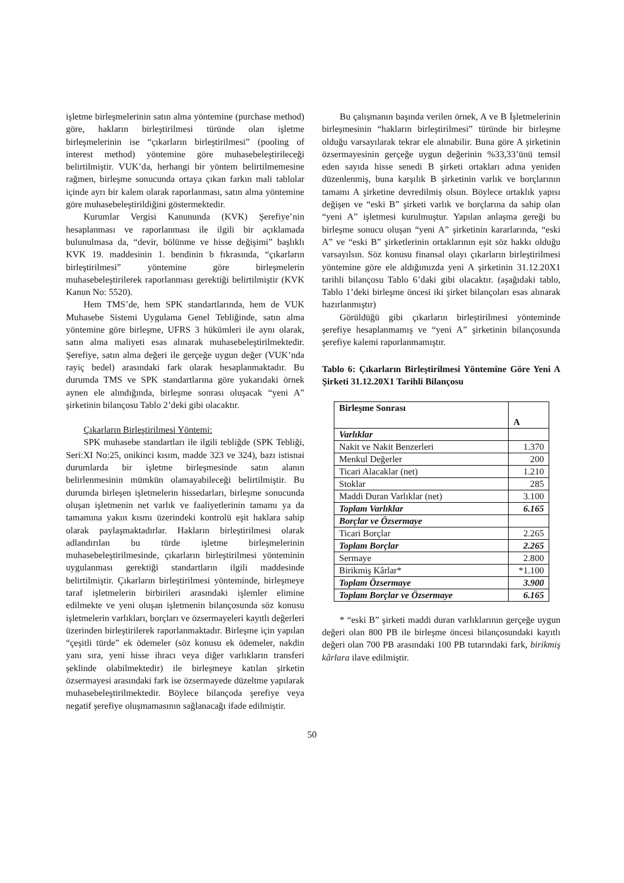işletme birleşmelerinin satın alma yöntemine (purchase method) göre, hakların birleştirilmesi türünde olan işletme birleşmelerinin ise “çıkarların birleştirilmesi” (pooling of interest method) yöntemine göre muhasebeleştirileceği belirtilmiştir. VUK’da, herhangi bir yöntem belirtilmemesine rağmen, birleşme sonucunda ortaya çıkan farkın mali tablolar içinde ayrı bir kalem olarak raporlanması, satın alma yöntemine göre muhasebeleştirildiğini göstermektedir.
Kurumlar Vergisi Kanununda (KVK) Şerefiye’nin hesaplanması ve raporlanması ile ilgili bir açıklamada bulunulmasa da, “devir, bölünme ve hisse değişimi” başlıklı KVK 19. maddesinin 1. bendinin b fıkrasında, “çıkarların birleştirilmesi” yöntemine göre birleşmelerin muhasebeleştirilerek raporlanması gerektiği belirtilmiştir (KVK Kanun No: 5520).
Hem TMS’de, hem SPK standartlarında, hem de VUK Muhasebe Sistemi Uygulama Genel Tebliğinde, satın alma yöntemine göre birleşme, UFRS 3 hükümleri ile aynı olarak, satın alma maliyeti esas alınarak muhasebeleştirilmektedir. Şerefiye, satın alma değeri ile gerçeğe uygun değer (VUK’nda rayiç bedel) arasındaki fark olarak hesaplanmaktadır. Bu durumda TMS ve SPK standartlarına göre yukarıdaki örnek aynen ele alındığında, birleşme sonrası oluşacak “yeni A” şirketinin bilançosu Tablo 2’deki gibi olacaktır.
Çıkarların Birleştirilmesi Yöntemi:
SPK muhasebe standartları ile ilgili tebliğde (SPK Tebliği, Seri:XI No:25, onikinci kısım, madde 323 ve 324), bazı istisnai durumlarda bir işletme birleşmesinde satın alanın belirlenmesinin mümkün olamayabileceği belirtilmiştir. Bu durumda birleşen işletmelerin hissedarları, birleşme sonucunda oluşan işletmenin net varlık ve faaliyetlerinin tamamı ya da tamamına yakın kısmı üzerindeki kontrolü eşit haklara sahip olarak paylaşmaktadırlar. Hakların birleştirilmesi olarak adlandırılan bu türde işletme birleşmelerinin muhasebeleştirilmesinde, çıkarların birleştirilmesi yönteminin uygulanması gerektiği standartların ilgili maddesinde belirtilmiştir. Çıkarların birleştirilmesi yönteminde, birleşmeye taraf işletmelerin birbirileri arasındaki işlemler elimine edilmekte ve yeni oluşan işletmenin bilançosunda söz konusu işletmelerin varlıkları, borçları ve özsermayeleri kayıtlı değerleri üzerinden birleştirilerek raporlanmaktadır. Birleşme için yapılan “çeşitli türde” ek ödemeler (söz konusu ek ödemeler, nakdin yanı sıra, yeni hisse ihracı veya diğer varlıkların transferi şeklinde olabilmektedir) ile birleşmeye katılan şirketin özsermayesi arasındaki fark ise özsermayede düzeltme yapılarak muhasebeleştirilmektedir. Böylece bilançoda şerefiye veya negatif şerefiye oluşmamasının sağlanacağı ifade edilmiştir.
Bu çalışmanın başında verilen örnek, A ve B İşletmelerinin birleşmesinin “hakların birleştirilmesi” türünde bir birleşme olduğu varsayılarak tekrar ele alınabilir. Buna göre A şirketinin özsermayesinin gerçeğe uygun değerinin %33,33’ünü temsil eden sayıda hisse senedi B şirketi ortakları adına yeniden düzenlenmiş, buna karşılık B şirketinin varlık ve borçlarının tamamı A şirketine devredilmiş olsun. Böylece ortaklık yapısı değişen ve “eski B” şirketi varlık ve borçlarına da sahip olan “yeni A” işletmesi kurulmuştur. Yapılan anlaşma gereği bu birleşme sonucu oluşan “yeni A” şirketinin kararlarında, “eski A” ve “eski B” şirketlerinin ortaklarının eşit söz hakkı olduğu varsayılsın. Söz konusu finansal olayı çıkarların birleştirilmesi yöntemine göre ele aldığımızda yeni A şirketinin 31.12.20X1 tarihli bilançosu Tablo 6’daki gibi olacaktır. (aşağıdaki tablo, Tablo 1’deki birleşme öncesi iki şirket bilançoları esas alınarak hazırlanmıştır)
Görüldüğü gibi çıkarların birleştirilmesi yönteminde şerefiye hesaplanmamış ve “yeni A” şirketinin bilançosunda şerefiye kalemi raporlanmamıştır.
Tablo 6: Çıkarların Birleştirilmesi Yöntemine Göre Yeni A Şirketi 31.12.20X1 Tarihli Bilançosu
| Birleşme Sonrası | A |
| Varlıklar | |
| Nakit ve Nakit Benzerleri | 1.370 |
| Menkul Değerler | 200 |
| Ticari Alacaklar (net) | 1.210 |
| Stoklar | 285 |
| Maddi Duran Varlıklar (net) | 3.100 |
| Toplam Varlıklar | 6.165 |
| Borçlar ve Özsermaye | |
| Ticari Borçlar | 2.265 |
| Toplam Borçlar | 2.265 |
| Sermaye | 2.800 |
| Birikmiş Kârlar* | *1.100 |
| Toplam Özsermaye | 3.900 |
| Toplam Borçlar ve Özsermaye | 6.165 |
* “eski B” şirketi maddi duran varlıklarının gerçeğe uygun değeri olan 800 PB ile birleşme öncesi bilançosundaki kayıtlı değeri olan 700 PB arasındaki 100 PB tutarındaki fark, birikmiş kârlara ilave edilmiştir.
50